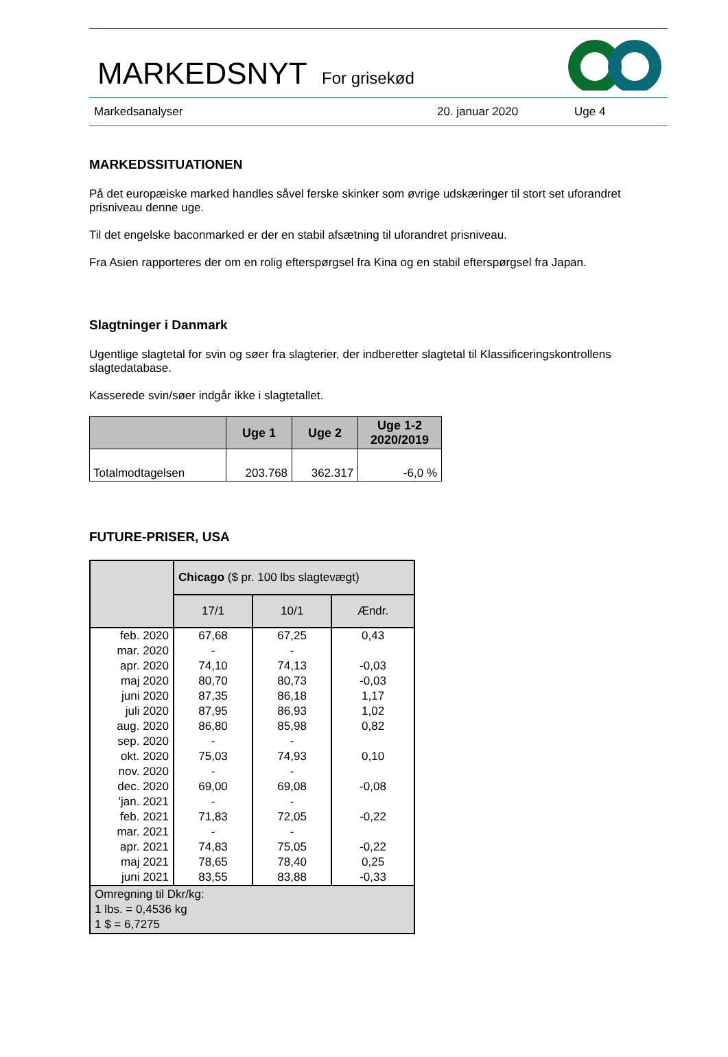MARKEDSNYT For grisekød
Markedsanalyser 20. januar 2020 Uge 4
MARKEDSSITUATIONEN
På det europæiske marked handles såvel ferske skinker som øvrige udskæringer til stort set uforandret prisniveau denne uge.
Til det engelske baconmarked er der en stabil afsætning til uforandret prisniveau.
Fra Asien rapporteres der om en rolig efterspørgsel fra Kina og en stabil efterspørgsel fra Japan.
Slagtninger i Danmark
Ugentlige slagtetal for svin og søer fra slagterier, der indberetter slagtetal til Klassificeringskontrollens slagtedatabase.
Kasserede svin/søer indgår ikke i slagtetallet.
| | Uge 1 | Uge 2 | Uge 1-2 2020/2019 |
| --- | --- | --- | --- |
| Totalmodtagelsen | 203.768 | 362.317 | -6,0 % |
FUTURE-PRISER, USA
| | Chicago ($ pr. 100 lbs slagtevægt) | | |
| | 17/1 | 10/1 | Ændr. |
| feb. 2020 | 67,68 | 67,25 | 0,43 |
| mar. 2020 | - | - | |
| apr. 2020 | 74,10 | 74,13 | -0,03 |
| maj 2020 | 80,70 | 80,73 | -0,03 |
| juni 2020 | 87,35 | 86,18 | 1,17 |
| juli 2020 | 87,95 | 86,93 | 1,02 |
| aug. 2020 | 86,80 | 85,98 | 0,82 |
| sep. 2020 | - | - | |
| okt. 2020 | 75,03 | 74,93 | 0,10 |
| nov. 2020 | - | - | |
| dec. 2020 | 69,00 | 69,08 | -0,08 |
| 'jan. 2021 | - | - | |
| feb. 2021 | 71,83 | 72,05 | -0,22 |
| mar. 2021 | - | - | |
| apr. 2021 | 74,83 | 75,05 | -0,22 |
| maj 2021 | 78,65 | 78,40 | 0,25 |
| juni 2021 | 83,55 | 83,88 | -0,33 |
| Omregning til Dkr/kg: 1 lbs. = 0,4536 kg 1 $ = 6,7275 | | | |